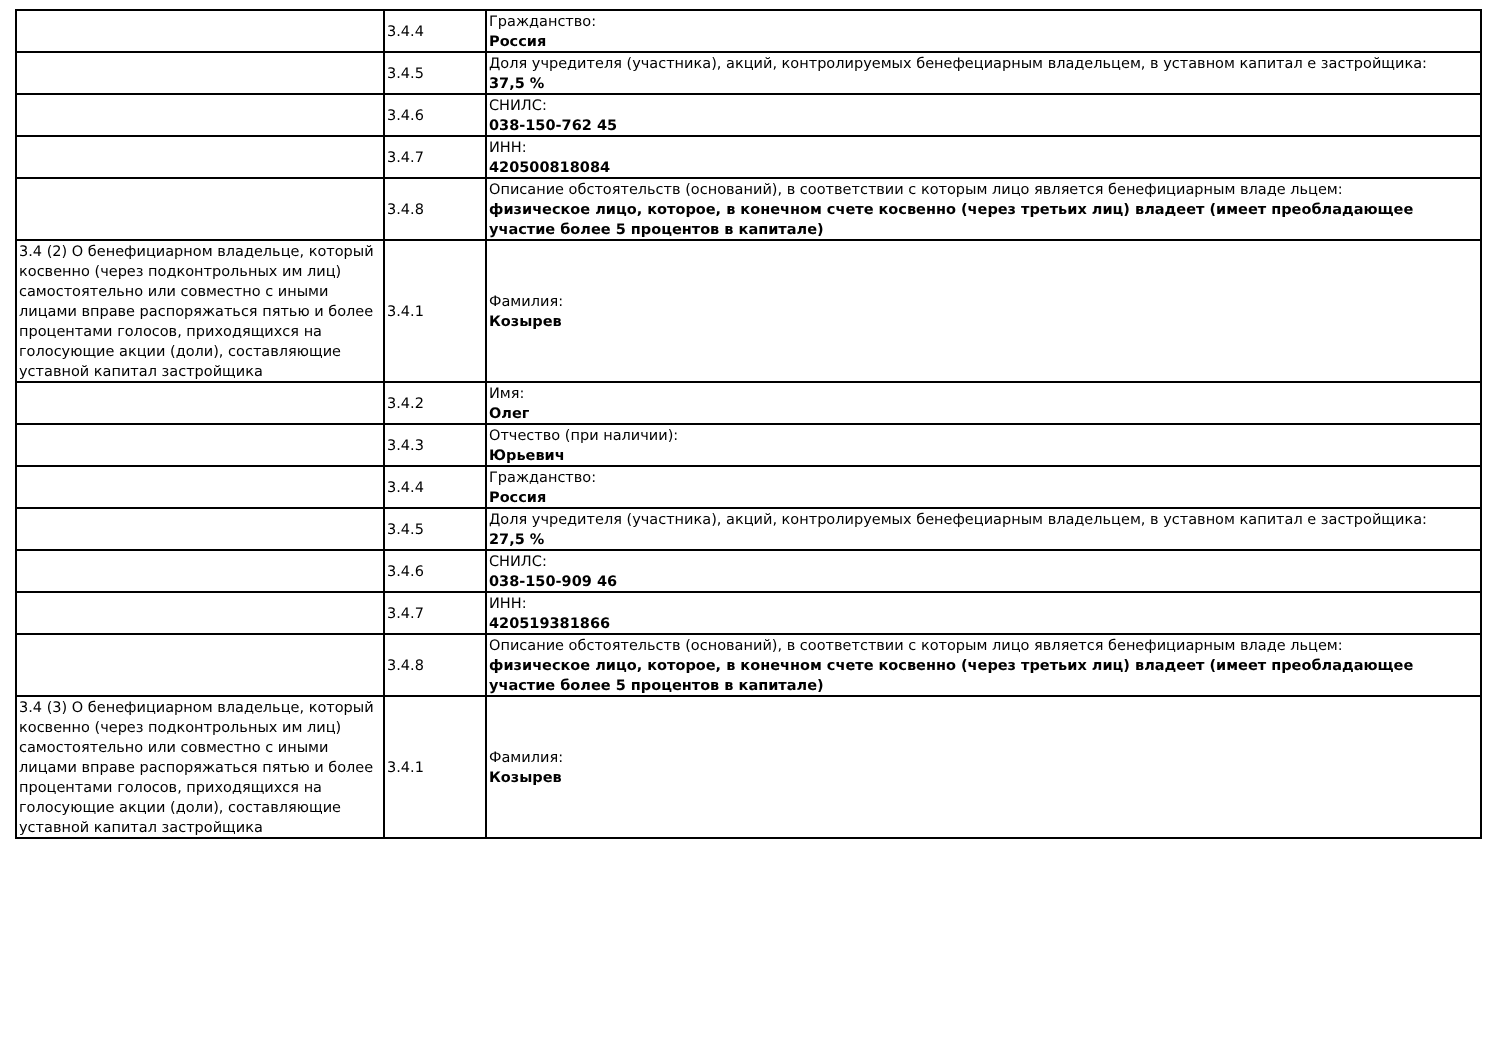| | 3.4.4 | Гражданство: Россия |
| | 3.4.5 | Доля учредителя (участника), акций, контролируемых бенефециарным владельцем, в уставном капитал е застройщика: 37,5 % |
| | 3.4.6 | СНИЛС: 038-150-762 45 |
| | 3.4.7 | ИНН: 420500818084 |
| | 3.4.8 | Описание обстоятельств (оснований), в соответствии с которым лицо является бенефициарным владе льцем: физическое лицо, которое, в конечном счете косвенно (через третьих лиц) владеет (имеет преобладающее участие более 5 процентов в капитале) |
| 3.4 (2) О бенефициарном владельце, который косвенно (через подконтрольных им лиц) самостоятельно или совместно с иными лицами вправе распоряжаться пятью и более процентами голосов, приходящихся на голосующие акции (доли), составляющие уставной капитал застройщика | 3.4.1 | Фамилия: Козырев |
| | 3.4.2 | Имя: Олег |
| | 3.4.3 | Отчество (при наличии): Юрьевич |
| | 3.4.4 | Гражданство: Россия |
| | 3.4.5 | Доля учредителя (участника), акций, контролируемых бенефециарным владельцем, в уставном капитал е застройщика: 27,5 % |
| | 3.4.6 | СНИЛС: 038-150-909 46 |
| | 3.4.7 | ИНН: 420519381866 |
| | 3.4.8 | Описание обстоятельств (оснований), в соответствии с которым лицо является бенефициарным владе льцем: физическое лицо, которое, в конечном счете косвенно (через третьих лиц) владеет (имеет преобладающее участие более 5 процентов в капитале) |
| 3.4 (3) О бенефициарном владельце, который косвенно (через подконтрольных им лиц) самостоятельно или совместно с иными лицами вправе распоряжаться пятью и более процентами голосов, приходящихся на голосующие акции (доли), составляющие уставной капитал застройщика | 3.4.1 | Фамилия: Козырев |